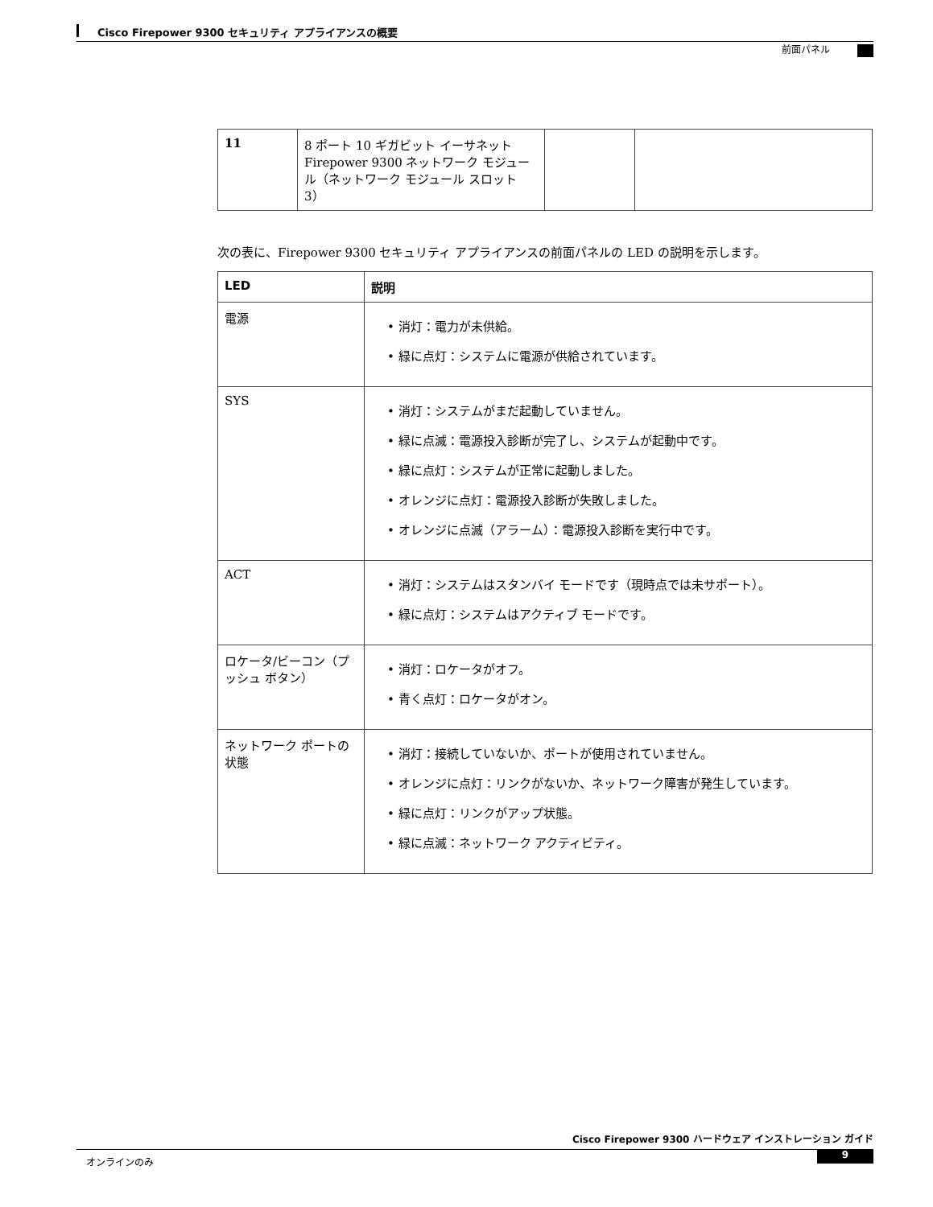Cisco Firepower 9300 セキュリティ アプライアンスの概要
前面パネル
| 11 | 8 ポート 10 ギガビット イーサネット Firepower 9300 ネットワーク モジュール（ネットワーク モジュール スロット 3） | | |
次の表に、Firepower 9300 セキュリティ アプライアンスの前面パネルの LED の説明を示します。
| LED | 説明 |
| --- | --- |
| 電源 | • 消灯：電力が未供給。 • 緑に点灯：システムに電源が供給されています。 |
| SYS | • 消灯：システムがまだ起動していません。 • 緑に点滅：電源投入診断が完了し、システムが起動中です。 • 緑に点灯：システムが正常に起動しました。 • オレンジに点灯：電源投入診断が失敗しました。 • オレンジに点滅（アラーム）：電源投入診断を実行中です。 |
| ACT | • 消灯：システムはスタンバイ モードです（現時点では未サポート）。 • 緑に点灯：システムはアクティブ モードです。 |
| ロケータ/ビーコン（プッシュ ボタン） | • 消灯：ロケータがオフ。 • 青く点灯：ロケータがオン。 |
| ネットワーク ポートの状態 | • 消灯：接続していないか、ポートが使用されていません。 • オレンジに点灯：リンクがないか、ネットワーク障害が発生しています。 • 緑に点灯：リンクがアップ状態。 • 緑に点滅：ネットワーク アクティビティ。 |
Cisco Firepower 9300 ハードウェア インストレーション ガイド
オンラインのみ 9